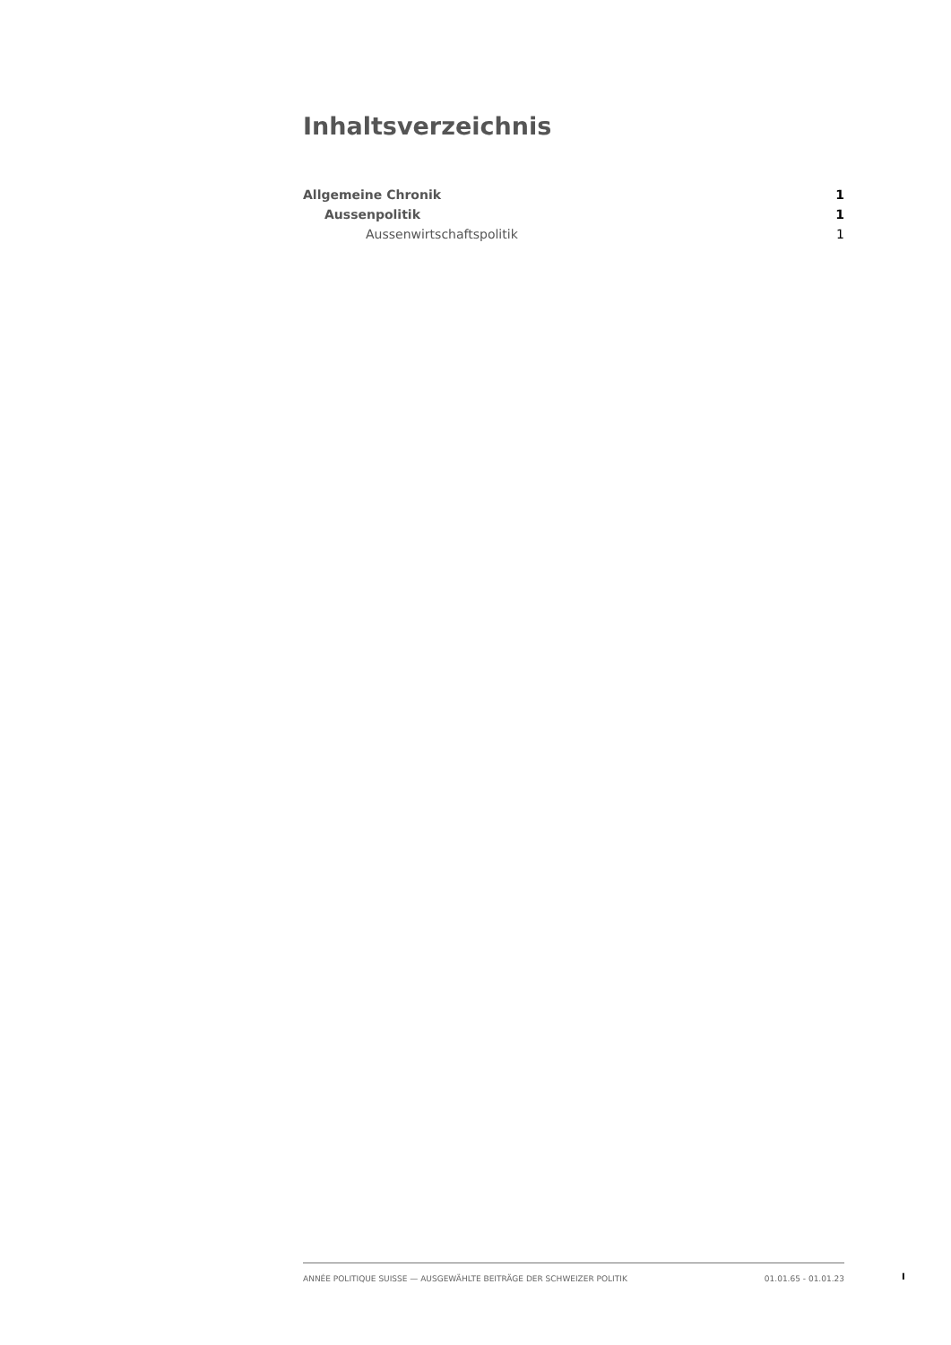Inhaltsverzeichnis
Allgemeine Chronik 1
Aussenpolitik 1
Aussenwirtschaftspolitik 1
ANNÉE POLITIQUE SUISSE — AUSGEWÄHLTE BEITRÄGE DER SCHWEIZER POLITIK 01.01.65 - 01.01.23
I